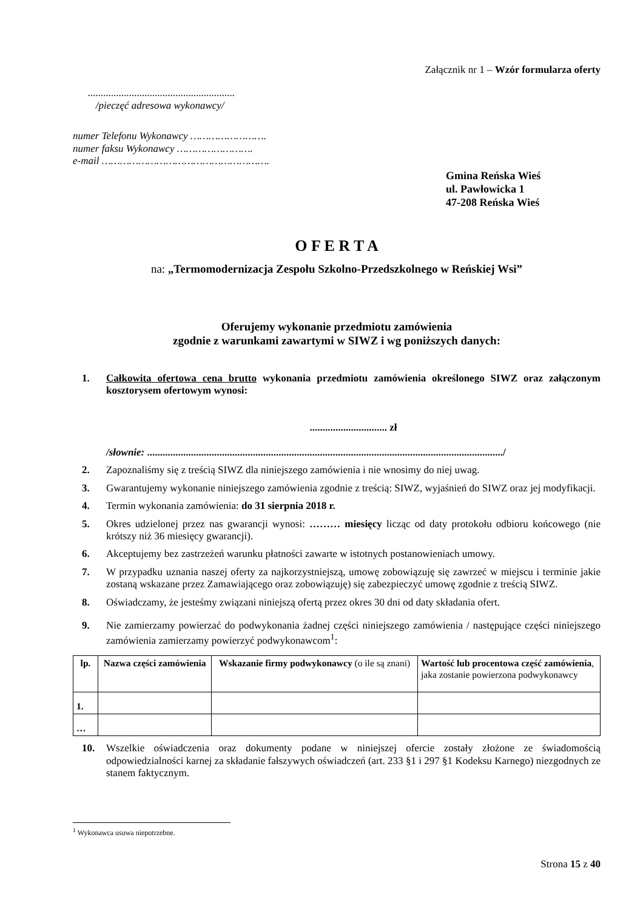Załącznik nr 1 – Wzór formularza oferty
.........................................................
/pieczęć adresowa wykonawcy/
numer Telefonu Wykonawcy …………………….
numer faksu Wykonawcy …………………….
e-mail ……………………………………………….
Gmina Reńska Wieś
ul. Pawłowicka 1
47-208 Reńska Wieś
O F E R T A
na: „Termomodernizacja Zespołu Szkolno-Przedszkolnego w Reńskiej Wsi”
Oferujemy wykonanie przedmiotu zamówienia
zgodnie z warunkami zawartymi w SIWZ i wg poniższych danych:
1. Całkowita ofertowa cena brutto wykonania przedmiotu zamówienia określonego SIWZ oraz załączonym kosztorysem ofertowym wynosi:
.............................. zł
/słownie: ........................................................................................................................................../
2. Zapoznaliśmy się z treścią SIWZ dla niniejszego zamówienia i nie wnosimy do niej uwag.
3. Gwarantujemy wykonanie niniejszego zamówienia zgodnie z treścią: SIWZ, wyjaśnień do SIWZ oraz jej modyfikacji.
4. Termin wykonania zamówienia: do 31 sierpnia 2018 r.
5. Okres udzielonej przez nas gwarancji wynosi: ……… miesięcy licząc od daty protokołu odbioru końcowego (nie krótszy niż 36 miesięcy gwarancji).
6. Akceptujemy bez zastrzeżeń warunku płatności zawarte w istotnych postanowieniach umowy.
7. W przypadku uznania naszej oferty za najkorzystniejszą, umowę zobowiązuję się zawrzeć w miejscu i terminie jakie zostaną wskazane przez Zamawiającego oraz zobowiązuję) się zabezpieczyć umowę zgodnie z treścią SIWZ.
8. Oświadczamy, że jesteśmy związani niniejszą ofertą przez okres 30 dni od daty składania ofert.
9. Nie zamierzamy powierzać do podwykonania żadnej części niniejszego zamówienia / następujące części niniejszego zamówienia zamierzamy powierzyć podwykonawcom<sup>1</sup>:
| lp. | Nazwa części zamówienia | Wskazanie firmy podwykonawcy (o ile są znani) | Wartość lub procentowa część zamówienia , jaka zostanie powierzona podwykonawcy |
| --- | --- | --- | --- |
| 1. | | | |
| … | | | |
10. Wszelkie oświadczenia oraz dokumenty podane w niniejszej ofercie zostały złożone ze świadomością odpowiedzialności karnej za składanie fałszywych oświadczeń (art. 233 §1 i 297 §1 Kodeksu Karnego) niezgodnych ze stanem faktycznym.
<sup>1</sup> Wykonawca usuwa niepotrzebne.
Strona 15 z 40